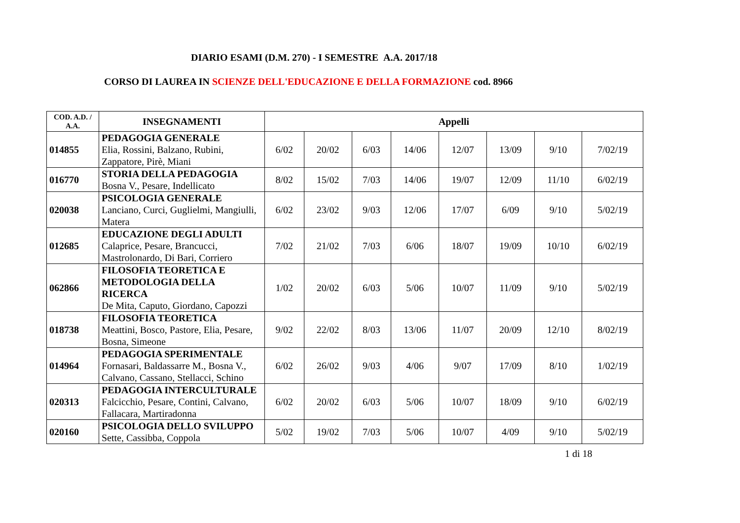DIARIO ESAMI (D.M. 270) - I SEMESTRE A.A. 2017/18
CORSO DI LAUREA IN SCIENZE DELL'EDUCAZIONE E DELLA FORMAZIONE cod. 8966
| COD. A.D. / A.A. | INSEGNAMENTI | Appelli | | | | | | | |
| --- | --- | --- | --- | --- | --- | --- | --- | --- | --- |
| 014855 | PEDAGOGIA GENERALE Elia, Rossini, Balzano, Rubini, Zappatore, Pirè, Miani | 6/02 | 20/02 | 6/03 | 14/06 | 12/07 | 13/09 | 9/10 | 7/02/19 |
| 016770 | STORIA DELLA PEDAGOGIA Bosna V., Pesare, Indellicato | 8/02 | 15/02 | 7/03 | 14/06 | 19/07 | 12/09 | 11/10 | 6/02/19 |
| 020038 | PSICOLOGIA GENERALE Lanciano, Curci, Guglielmi, Mangiulli, Matera | 6/02 | 23/02 | 9/03 | 12/06 | 17/07 | 6/09 | 9/10 | 5/02/19 |
| 012685 | EDUCAZIONE DEGLI ADULTI Calaprice, Pesare, Brancucci, Mastrolonardo, Di Bari, Corriero | 7/02 | 21/02 | 7/03 | 6/06 | 18/07 | 19/09 | 10/10 | 6/02/19 |
| 062866 | FILOSOFIA TEORETICA E METODOLOGIA DELLA RICERCA De Mita, Caputo, Giordano, Capozzi | 1/02 | 20/02 | 6/03 | 5/06 | 10/07 | 11/09 | 9/10 | 5/02/19 |
| 018738 | FILOSOFIA TEORETICA Meattini, Bosco, Pastore, Elia, Pesare, Bosna, Simeone | 9/02 | 22/02 | 8/03 | 13/06 | 11/07 | 20/09 | 12/10 | 8/02/19 |
| 014964 | PEDAGOGIA SPERIMENTALE Fornasari, Baldassarre M., Bosna V., Calvano, Cassano, Stellacci, Schino | 6/02 | 26/02 | 9/03 | 4/06 | 9/07 | 17/09 | 8/10 | 1/02/19 |
| 020313 | PEDAGOGIA INTERCULTURALE Falcicchio, Pesare, Contini, Calvano, Fallacara, Martiradonna | 6/02 | 20/02 | 6/03 | 5/06 | 10/07 | 18/09 | 9/10 | 6/02/19 |
| 020160 | PSICOLOGIA DELLO SVILUPPO Sette, Cassibba, Coppola | 5/02 | 19/02 | 7/03 | 5/06 | 10/07 | 4/09 | 9/10 | 5/02/19 |
1 di 18